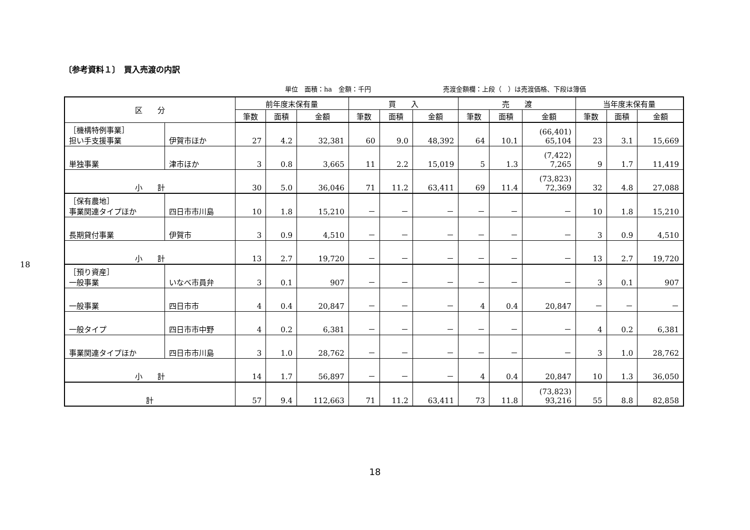18
〔参考資料１〕　買入売渡の内訳
単位　面積：ha　金額：千円 売渡金額欄：上段（　）は売渡価格、下段は簿価
| 区 分 | | 前年度末保有量 | | | 買 入 | | | 売 渡 | | | 当年度末保有量 | | |
| --- | --- | --- | --- | --- | --- | --- | --- | --- | --- | --- | --- | --- | --- |
| | | 筆数 | 面積 | 金額 | 筆数 | 面積 | 金額 | 筆数 | 面積 | 金額 | 筆数 | 面積 | 金額 |
| ［機構特例事業］ 担い手支援事業 | 伊賀市ほか | 27 | 4.2 | 32,381 | 60 | 9.0 | 48,392 | 64 | 10.1 | (66,401) 65,104 | 23 | 3.1 | 15,669 |
| 単独事業 | 津市ほか | 3 | 0.8 | 3,665 | 11 | 2.2 | 15,019 | 5 | 1.3 | (7,422) 7,265 | 9 | 1.7 | 11,419 |
| 小 計 | | 30 | 5.0 | 36,046 | 71 | 11.2 | 63,411 | 69 | 11.4 | (73,823) 72,369 | 32 | 4.8 | 27,088 |
| ［保有農地］ 事業関連タイプほか | 四日市市川島 | 10 | 1.8 | 15,210 | － | － | － | － | － | － | 10 | 1.8 | 15,210 |
| 長期貸付事業 | 伊賀市 | 3 | 0.9 | 4,510 | － | － | － | － | － | － | 3 | 0.9 | 4,510 |
| 小 計 | | 13 | 2.7 | 19,720 | － | － | － | － | － | － | 13 | 2.7 | 19,720 |
| ［預り資産］ 一般事業 | いなべ市員弁 | 3 | 0.1 | 907 | － | － | － | － | － | － | 3 | 0.1 | 907 |
| 一般事業 | 四日市市 | 4 | 0.4 | 20,847 | － | － | － | 4 | 0.4 | 20,847 | － | － | － |
| 一般タイプ | 四日市市中野 | 4 | 0.2 | 6,381 | － | － | － | － | － | － | 4 | 0.2 | 6,381 |
| 事業関連タイプほか | 四日市市川島 | 3 | 1.0 | 28,762 | － | － | － | － | － | － | 3 | 1.0 | 28,762 |
| 小 計 | | 14 | 1.7 | 56,897 | － | － | － | 4 | 0.4 | 20,847 | 10 | 1.3 | 36,050 |
| 計 | | 57 | 9.4 | 112,663 | 71 | 11.2 | 63,411 | 73 | 11.8 | (73,823) 93,216 | 55 | 8.8 | 82,858 |
18